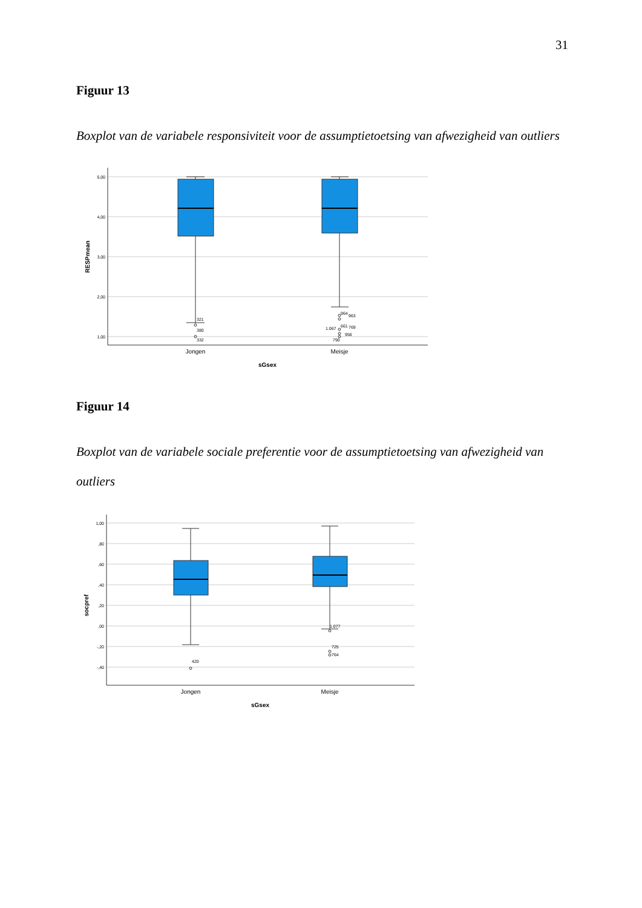31
Figuur 13
Boxplot van de variabele responsiviteit voor de assumptietoetsing van afwezigheid van outliers
5,00
4,00
3,00
2,00
1,00
321
380
332
964
963
1.067
661
769
956
790
Jongen
Meisje
sGsex
RESPmean
Figuur 14
Boxplot van de variabele sociale preferentie voor de assumptietoetsing van afwezigheid van outliers
1,00
,80
,60
,40
,20
,00
-,20
-,40
420
1.077
725
764
Jongen
Meisje
sGsex
socpref